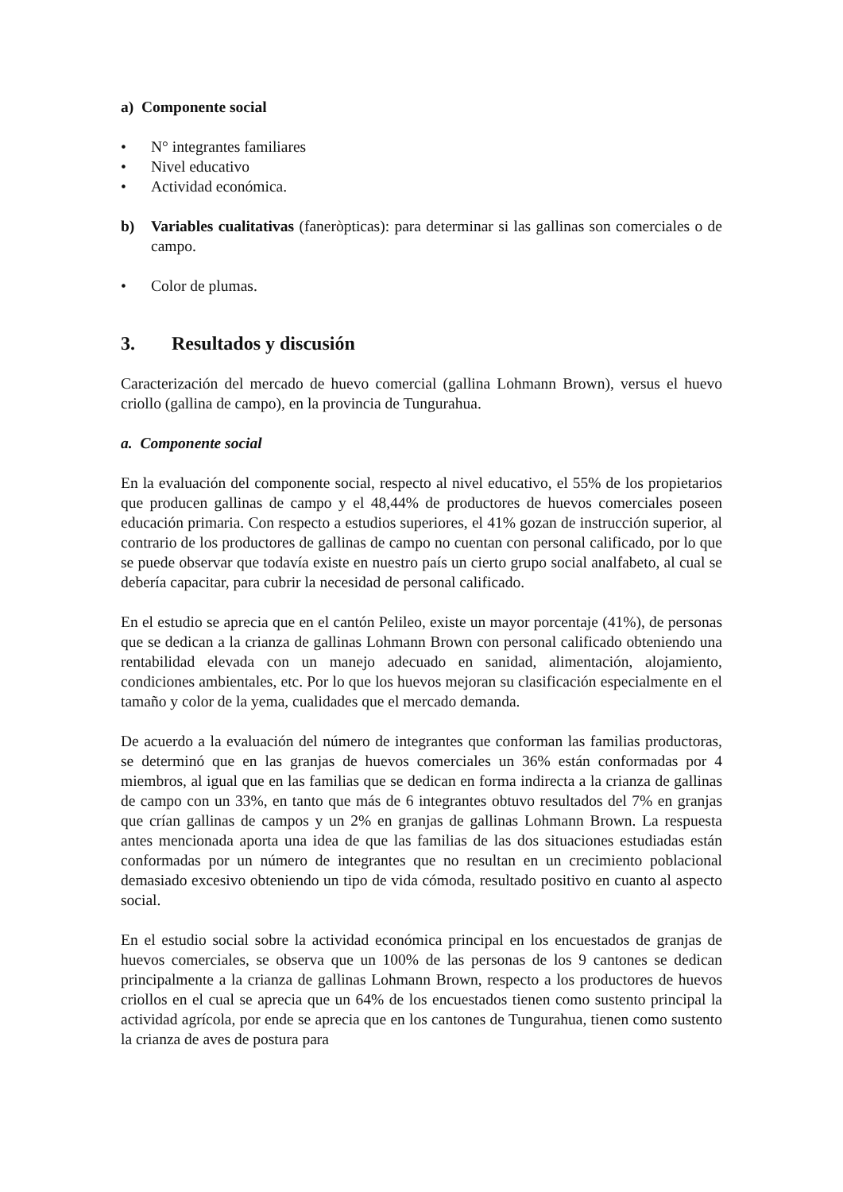a) Componente social
• N° integrantes familiares
• Nivel educativo
• Actividad económica.
b) Variables cualitativas (faneròpticas): para determinar si las gallinas son comerciales o de campo.
• Color de plumas.
3. Resultados y discusión
Caracterización del mercado de huevo comercial (gallina Lohmann Brown), versus el huevo criollo (gallina de campo), en la provincia de Tungurahua.
a. Componente social
En la evaluación del componente social, respecto al nivel educativo, el 55% de los propietarios que producen gallinas de campo y el 48,44% de productores de huevos comerciales poseen educación primaria. Con respecto a estudios superiores, el 41% gozan de instrucción superior, al contrario de los productores de gallinas de campo no cuentan con personal calificado, por lo que se puede observar que todavía existe en nuestro país un cierto grupo social analfabeto, al cual se debería capacitar, para cubrir la necesidad de personal calificado.
En el estudio se aprecia que en el cantón Pelileo, existe un mayor porcentaje (41%), de personas que se dedican a la crianza de gallinas Lohmann Brown con personal calificado obteniendo una rentabilidad elevada con un manejo adecuado en sanidad, alimentación, alojamiento, condiciones ambientales, etc. Por lo que los huevos mejoran su clasificación especialmente en el tamaño y color de la yema, cualidades que el mercado demanda.
De acuerdo a la evaluación del número de integrantes que conforman las familias productoras, se determinó que en las granjas de huevos comerciales un 36% están conformadas por 4 miembros, al igual que en las familias que se dedican en forma indirecta a la crianza de gallinas de campo con un 33%, en tanto que más de 6 integrantes obtuvo resultados del 7% en granjas que crían gallinas de campos y un 2% en granjas de gallinas Lohmann Brown. La respuesta antes mencionada aporta una idea de que las familias de las dos situaciones estudiadas están conformadas por un número de integrantes que no resultan en un crecimiento poblacional demasiado excesivo obteniendo un tipo de vida cómoda, resultado positivo en cuanto al aspecto social.
En el estudio social sobre la actividad económica principal en los encuestados de granjas de huevos comerciales, se observa que un 100% de las personas de los 9 cantones se dedican principalmente a la crianza de gallinas Lohmann Brown, respecto a los productores de huevos criollos en el cual se aprecia que un 64% de los encuestados tienen como sustento principal la actividad agrícola, por ende se aprecia que en los cantones de Tungurahua, tienen como sustento la crianza de aves de postura para